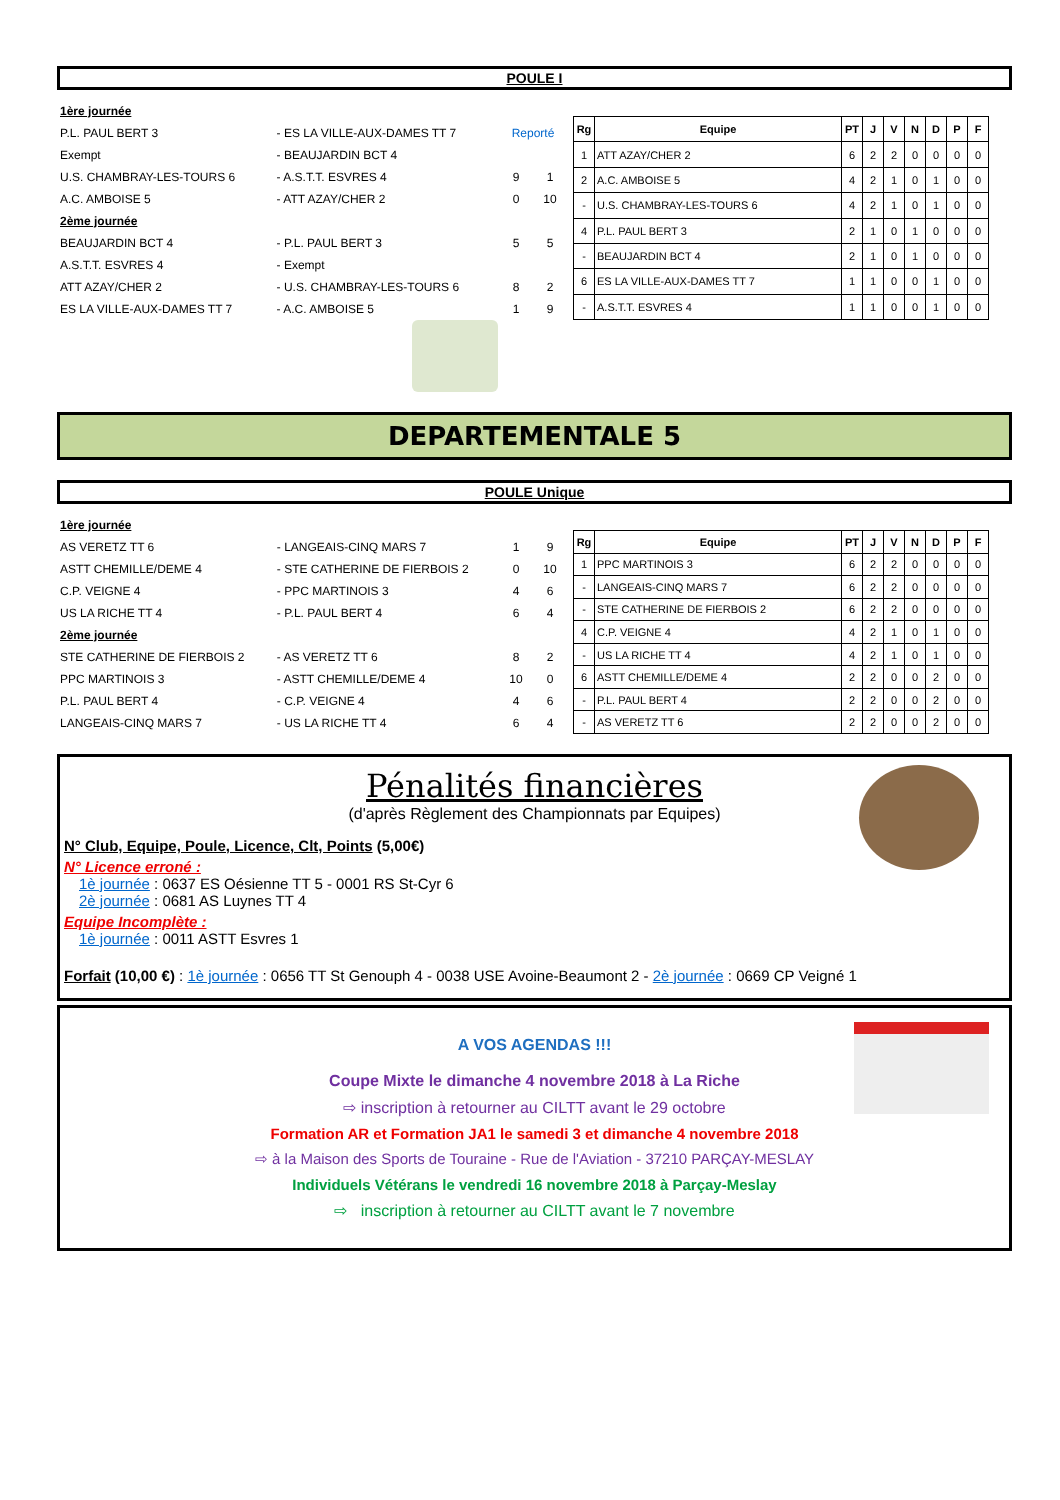POULE I
| 1ère journée | | | |
| P.L. PAUL BERT 3 | - ES LA VILLE-AUX-DAMES TT 7 | Reporté | |
| Exempt | - BEAUJARDIN BCT 4 | | |
| U.S. CHAMBRAY-LES-TOURS 6 | - A.S.T.T. ESVRES 4 | 9 | 1 |
| A.C. AMBOISE 5 | - ATT AZAY/CHER 2 | 0 | 10 |
| 2ème journée | | | |
| BEAUJARDIN BCT 4 | - P.L. PAUL BERT 3 | 5 | 5 |
| A.S.T.T. ESVRES 4 | - Exempt | | |
| ATT AZAY/CHER 2 | - U.S. CHAMBRAY-LES-TOURS 6 | 8 | 2 |
| ES LA VILLE-AUX-DAMES TT 7 | - A.C. AMBOISE 5 | 1 | 9 |
| Rg | Equipe | PT | J | V | N | D | P | F |
| --- | --- | --- | --- | --- | --- | --- | --- | --- |
| 1 | ATT AZAY/CHER 2 | 6 | 2 | 2 | 0 | 0 | 0 | 0 |
| 2 | A.C. AMBOISE 5 | 4 | 2 | 1 | 0 | 1 | 0 | 0 |
| - | U.S. CHAMBRAY-LES-TOURS 6 | 4 | 2 | 1 | 0 | 1 | 0 | 0 |
| 4 | P.L. PAUL BERT 3 | 2 | 1 | 0 | 1 | 0 | 0 | 0 |
| - | BEAUJARDIN BCT 4 | 2 | 1 | 0 | 1 | 0 | 0 | 0 |
| 6 | ES LA VILLE-AUX-DAMES TT 7 | 1 | 1 | 0 | 0 | 1 | 0 | 0 |
| - | A.S.T.T. ESVRES 4 | 1 | 1 | 0 | 0 | 1 | 0 | 0 |
DEPARTEMENTALE 5
POULE Unique
| 1ère journée | | | |
| AS VERETZ TT 6 | - LANGEAIS-CINQ MARS 7 | 1 | 9 |
| ASTT CHEMILLE/DEME 4 | - STE CATHERINE DE FIERBOIS 2 | 0 | 10 |
| C.P. VEIGNE 4 | - PPC MARTINOIS 3 | 4 | 6 |
| US LA RICHE TT 4 | - P.L. PAUL BERT 4 | 6 | 4 |
| 2ème journée | | | |
| STE CATHERINE DE FIERBOIS 2 | - AS VERETZ TT 6 | 8 | 2 |
| PPC MARTINOIS 3 | - ASTT CHEMILLE/DEME 4 | 10 | 0 |
| P.L. PAUL BERT 4 | - C.P. VEIGNE 4 | 4 | 6 |
| LANGEAIS-CINQ MARS 7 | - US LA RICHE TT 4 | 6 | 4 |
| Rg | Equipe | PT | J | V | N | D | P | F |
| --- | --- | --- | --- | --- | --- | --- | --- | --- |
| 1 | PPC MARTINOIS 3 | 6 | 2 | 2 | 0 | 0 | 0 | 0 |
| - | LANGEAIS-CINQ MARS 7 | 6 | 2 | 2 | 0 | 0 | 0 | 0 |
| - | STE CATHERINE DE FIERBOIS 2 | 6 | 2 | 2 | 0 | 0 | 0 | 0 |
| 4 | C.P. VEIGNE 4 | 4 | 2 | 1 | 0 | 1 | 0 | 0 |
| - | US LA RICHE TT 4 | 4 | 2 | 1 | 0 | 1 | 0 | 0 |
| 6 | ASTT CHEMILLE/DEME 4 | 2 | 2 | 0 | 0 | 2 | 0 | 0 |
| - | P.L. PAUL BERT 4 | 2 | 2 | 0 | 0 | 2 | 0 | 0 |
| - | AS VERETZ TT 6 | 2 | 2 | 0 | 0 | 2 | 0 | 0 |
Pénalités financières
(d'après Règlement des Championnats par Equipes)
N° Club, Equipe, Poule, Licence, Clt, Points (5,00€)
N° Licence erroné :
1è journée : 0637 ES Oésienne TT 5 - 0001 RS St-Cyr 6
2è journée : 0681 AS Luynes TT 4
Equipe Incomplète :
1è journée : 0011 ASTT Esvres 1
Forfait (10,00 €) : 1è journée : 0656 TT St Genouph 4 - 0038 USE Avoine-Beaumont 2 - 2è journée : 0669 CP Veigné 1
A VOS AGENDAS !!!
Coupe Mixte le dimanche 4 novembre 2018 à La Riche
⇨ inscription à retourner au CILTT avant le 29 octobre
Formation AR et Formation JA1 le samedi 3 et dimanche 4 novembre 2018
⇨ à la Maison des Sports de Touraine - Rue de l'Aviation - 37210 PARÇAY-MESLAY
Individuels Vétérans le vendredi 16 novembre 2018 à Parçay-Meslay
⇨ inscription à retourner au CILTT avant le 7 novembre